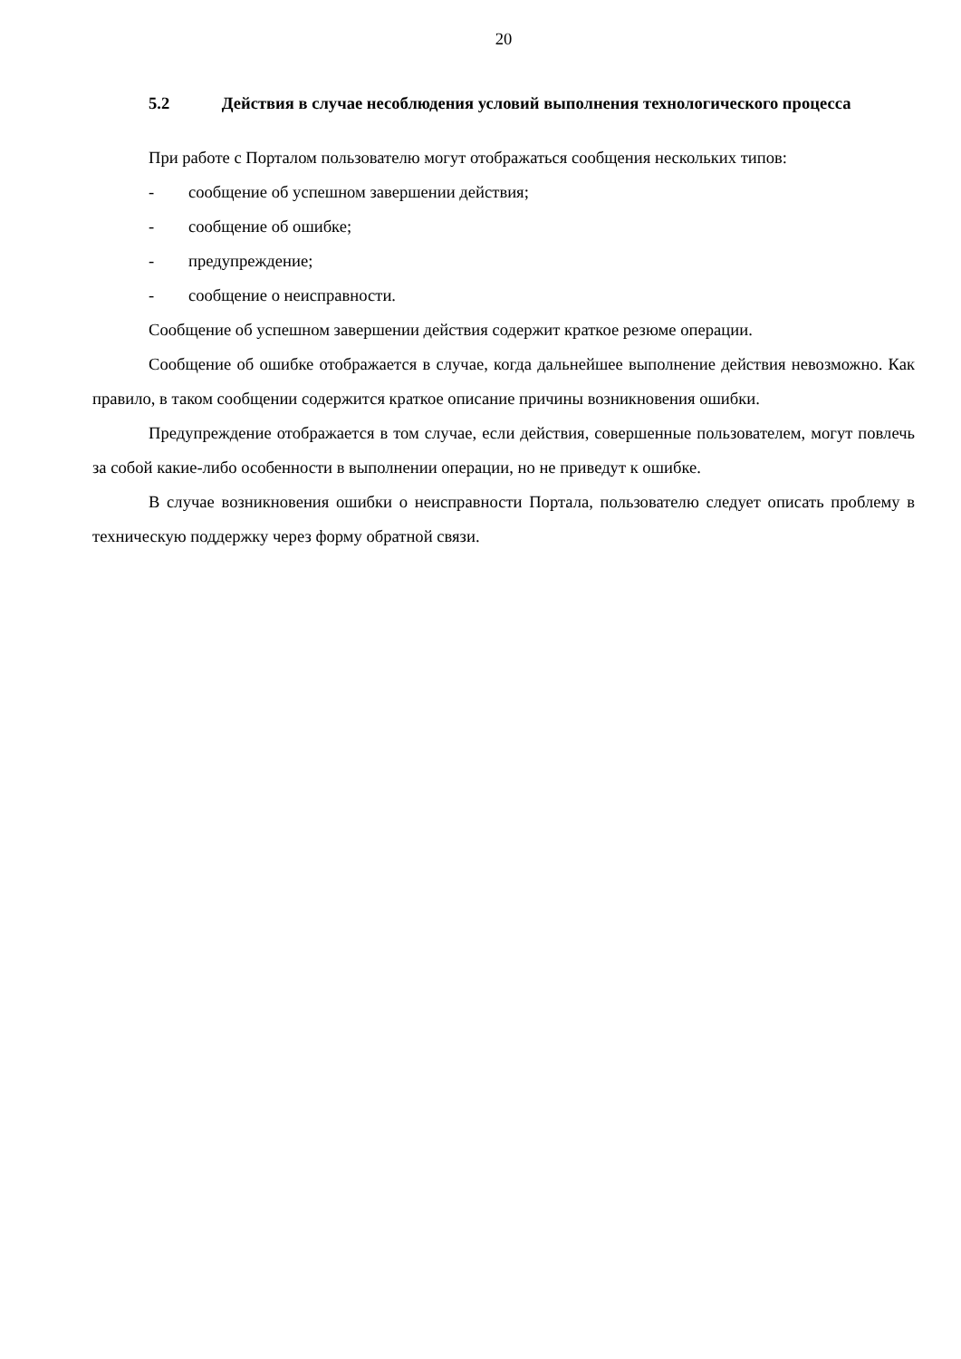20
5.2 Действия в случае несоблюдения условий выполнения технологического процесса
При работе с Порталом пользователю могут отображаться сообщения нескольких типов:
- сообщение об успешном завершении действия;
- сообщение об ошибке;
- предупреждение;
- сообщение о неисправности.
Сообщение об успешном завершении действия содержит краткое резюме операции.
Сообщение об ошибке отображается в случае, когда дальнейшее выполнение действия невозможно. Как правило, в таком сообщении содержится краткое описание причины возникновения ошибки.
Предупреждение отображается в том случае, если действия, совершенные пользователем, могут повлечь за собой какие-либо особенности в выполнении операции, но не приведут к ошибке.
В случае возникновения ошибки о неисправности Портала, пользователю следует описать проблему в техническую поддержку через форму обратной связи.